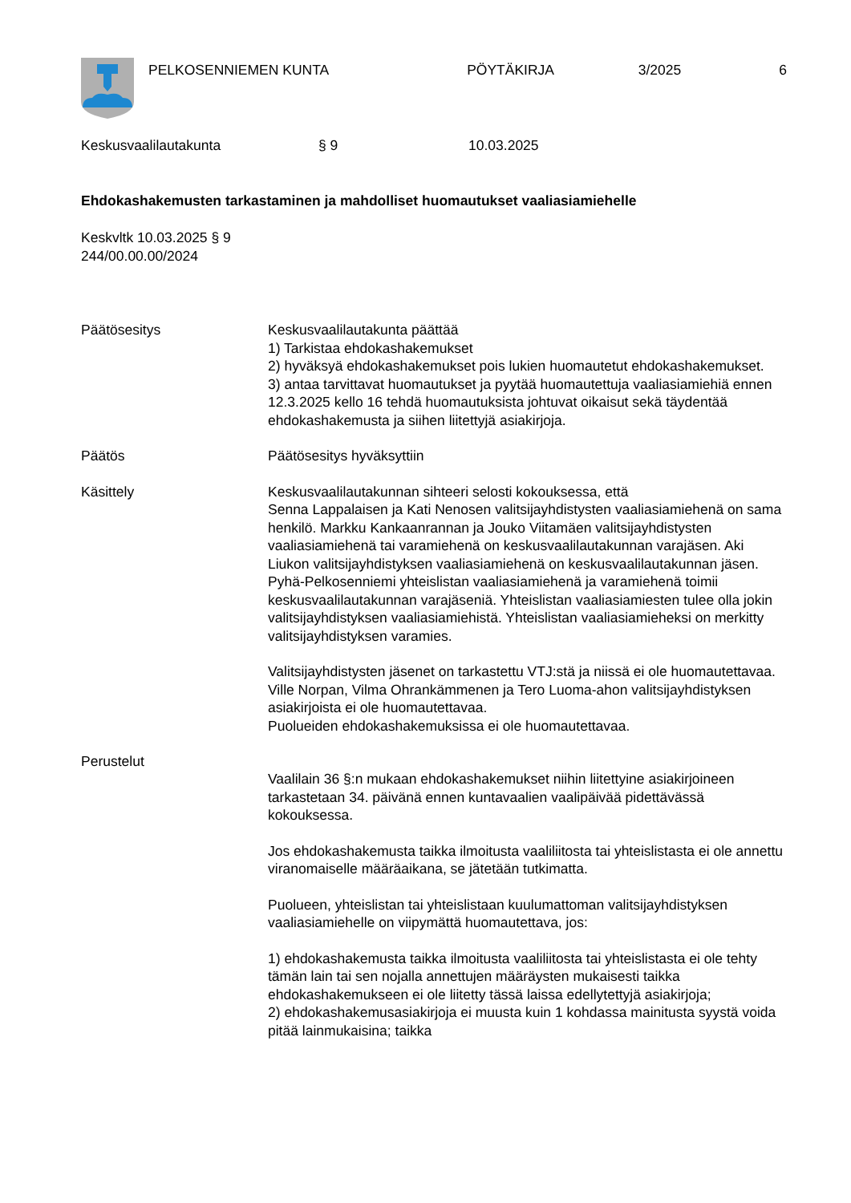PELKOSENNIEMEN KUNTA PÖYTÄKIRJA 3/2025 6
Keskusvaalilautakunta § 9 10.03.2025
Ehdokashakemusten tarkastaminen ja mahdolliset huomautukset vaaliasiamiehelle
Keskvltk 10.03.2025 § 9
244/00.00.00/2024
Päätösesitys Keskusvaalilautakunta päättää
1) Tarkistaa ehdokashakemukset
2) hyväksyä ehdokashakemukset pois lukien huomautetut ehdokashakemukset.
3) antaa tarvittavat huomautukset ja pyytää huomautettuja vaaliasiamiehiä ennen 12.3.2025 kello 16 tehdä huomautuksista johtuvat oikaisut sekä täydentää ehdokashakemusta ja siihen liitettyjä asiakirjoja.
Päätös Päätösesitys hyväksyttiin
Käsittely Keskusvaalilautakunnan sihteeri selosti kokouksessa, että
Senna Lappalaisen ja Kati Nenosen valitsijayhdistysten vaaliasiamiehenä on sama henkilö. Markku Kankaanrannan ja Jouko Viitamäen valitsijayhdistysten vaaliasiamiehenä tai varamiehenä on keskusvaalilautakunnan varajäsen. Aki Liukon valitsijayhdistyksen vaaliasiamiehenä on keskusvaalilautakunnan jäsen. Pyhä-Pelkosenniemi yhteislistan vaaliasiamiehenä ja varamiehenä toimii keskusvaalilautakunnan varajäseniä. Yhteislistan vaaliasiamiesten tulee olla jokin valitsijayhdistyksen vaaliasiamiehistä. Yhteislistan vaaliasiamieheksi on merkitty valitsijayhdistyksen varamies.
Valitsijayhdistysten jäsenet on tarkastettu VTJ:stä ja niissä ei ole huomautettavaa.
Ville Norpan, Vilma Ohrankämmenen ja Tero Luoma-ahon valitsijayhdistyksen asiakirjoista ei ole huomautettavaa.
Puolueiden ehdokashakemuksissa ei ole huomautettavaa.
Perustelut
Vaalilain 36 §:n mukaan ehdokashakemukset niihin liitettyine asiakirjoineen tarkastetaan 34. päivänä ennen kuntavaalien vaalipäivää pidettävässä kokouksessa.
Jos ehdokashakemusta taikka ilmoitusta vaaliliitosta tai yhteislistasta ei ole annettu viranomaiselle määräaikana, se jätetään tutkimatta.
Puolueen, yhteislistan tai yhteislistaan kuulumattoman valitsijayhdistyksen vaaliasiamiehelle on viipymättä huomautettava, jos:
1) ehdokashakemusta taikka ilmoitusta vaaliliitosta tai yhteislistasta ei ole tehty tämän lain tai sen nojalla annettujen määräysten mukaisesti taikka ehdokashakemukseen ei ole liitetty tässä laissa edellytettyjä asiakirjoja;
2) ehdokashakemusasiakirjoja ei muusta kuin 1 kohdassa mainitusta syystä voida pitää lainmukaisina; taikka